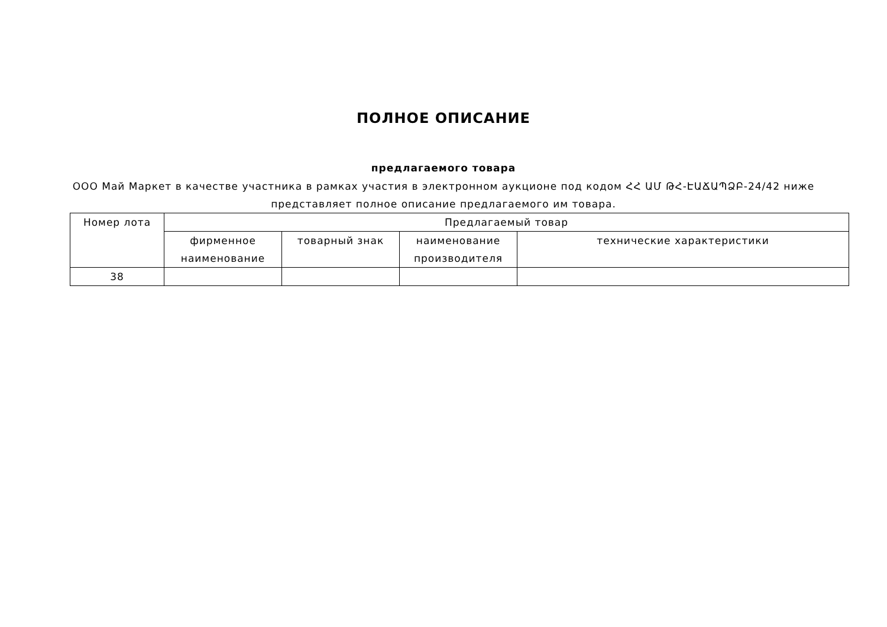ПОЛНОЕ ОПИСАНИЕ
предлагаемого товара
ООО Май Маркет в качестве участника в рамках участия в электронном аукционе под кодом ՀՀ ԱՄ ԹՀ-ԷԱՃԱՊՁԲ-24/42 ниже представляет полное описание предлагаемого им товара.
| Номер лота | Предлагаемый товар | | | |
| --- | --- | --- | --- | --- |
| | фирменное наименование | товарный знак | наименование производителя | технические характеристики |
| 38 | | | | |